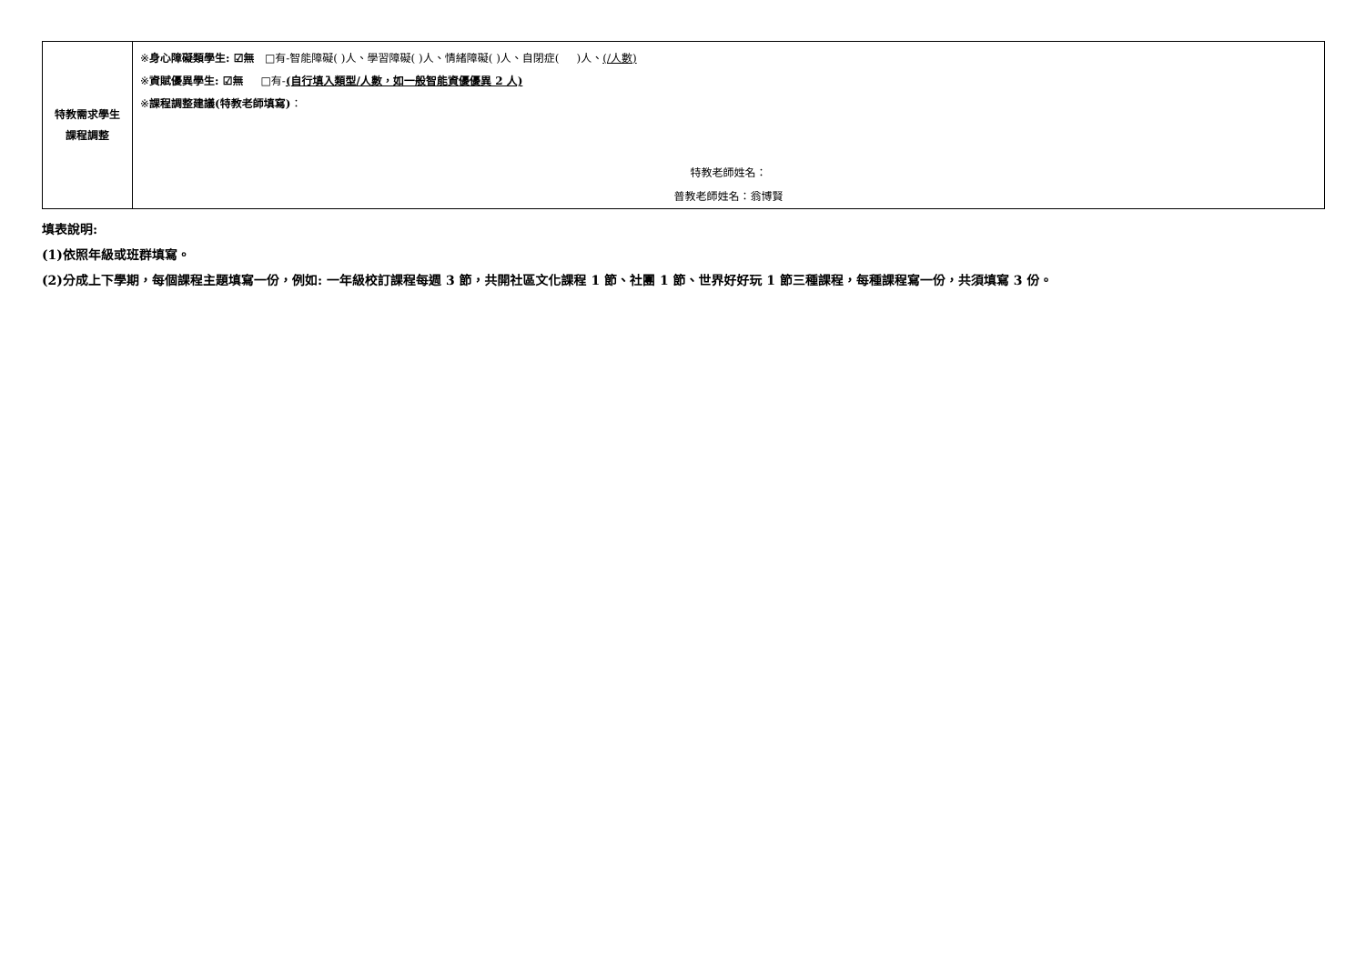| 特教需求學生 課程調整 | ※ 身心障礙類學生: ☑無 □有-智能障礙( )人、學習障礙( )人、情緒障礙( )人、自閉症( )人、 (/人數) ※ 資賦優異學生: ☑無 □有- (自行填入類型/人數，如一般智能資優優異 2 人) ※ 課程調整建議(特教老師填寫) ： 特教老師姓名： 普教老師姓名：翁博賢 |
填表說明:
(1)依照年級或班群填寫。
(2)分成上下學期，每個課程主題填寫一份，例如: 一年級校訂課程每週 3 節，共開社區文化課程 1 節、社團 1 節、世界好好玩 1 節三種課程，每種課程寫一份，共須填寫 3 份。